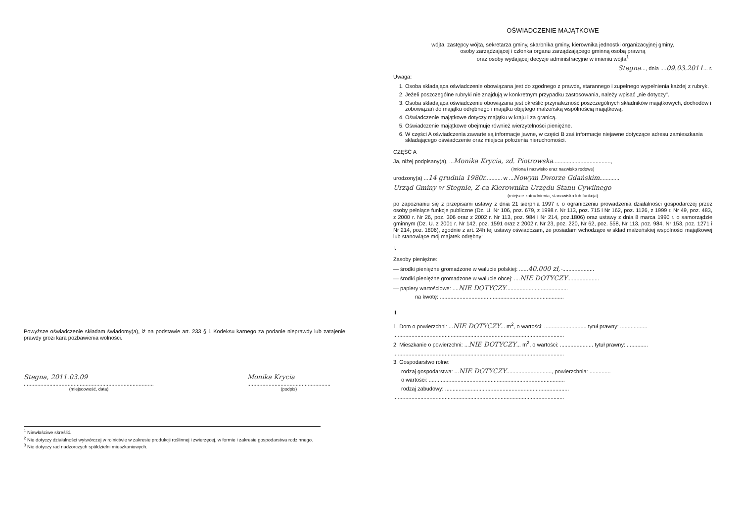Powyższe oświadczenie składam świadomy(a), iż na podstawie art. 233 § 1 Kodeksu karnego za podanie nieprawdy lub zatajenie prawdy grozi kara pozbawienia wolności.
Stegna, 2011.03.09
......................................................................................
(miejscowość, data)
Monika Krycia
.......................................................
(podpis)
<sup>1</sup> Niewłaściwe skreślić.
<sup>2</sup> Nie dotyczy działalności wytwórczej w rolnictwie w zakresie produkcji roślinnej i zwierzęcej, w formie i zakresie gospodarstwa rodzinnego.
<sup>3</sup> Nie dotyczy rad nadzorczych spółdzielni mieszkaniowych.
OŚWIADCZENIE MAJĄTKOWE
wójta, zastępcy wójta, sekretarza gminy, skarbnika gminy, kierownika jednostki organizacyjnej gminy,
osoby zarządzającej i członka organu zarządzającego gminną osobą prawną
oraz osoby wydającej decyzje administracyjne w imieniu wójta<sup>1</sup>
Stegna..., dnia ....09.03.2011... r.
Uwaga:
1. Osoba składająca oświadczenie obowiązana jest do zgodnego z prawdą, starannego i zupełnego wypełnienia każdej z rubryk.
2. Jeżeli poszczególne rubryki nie znajdują w konkretnym przypadku zastosowania, należy wpisać „nie dotyczy".
3. Osoba składająca oświadczenie obowiązana jest określić przynależność poszczególnych składników majątkowych, dochodów i zobowiązań do majątku odrębnego i majątku objętego małżeńską wspólnością majątkową.
4. Oświadczenie majątkowe dotyczy majątku w kraju i za granicą.
5. Oświadczenie majątkowe obejmuje również wierzytelności pieniężne.
6. W części A oświadczenia zawarte są informacje jawne, w części B zaś informacje niejawne dotyczące adresu zamieszkania składającego oświadczenie oraz miejsca położenia nieruchomości.
CZĘŚĆ A
Ja, niżej podpisany(a), ...Monika Krycia, zd. Piotrowska......................................,
(imiona i nazwisko oraz nazwisko rodowe)
urodzony(a) ...14 grudnia 1980r........... w ...Nowym Dworze Gdańskim.............
Urząd Gminy w Stegnie, Z-ca Kierownika Urzędu Stanu Cywilnego
(miejsce zatrudnienia, stanowisko lub funkcja)
po zapoznaniu się z przepisami ustawy z dnia 21 sierpnia 1997 r. o ograniczeniu prowadzenia działalności gospodarczej przez osoby pełniące funkcje publiczne (Dz. U. Nr 106, poz. 679, z 1998 r. Nr 113, poz. 715 i Nr 162, poz. 1126, z 1999 r. Nr 49, poz. 483, z 2000 r. Nr 26, poz. 306 oraz z 2002 r. Nr 113, poz. 984 i Nr 214, poz.1806) oraz ustawy z dnia 8 marca 1990 r. o samorządzie gminnym (Dz. U. z 2001 r. Nr 142, poz. 1591 oraz z 2002 r. Nr 23, poz. 220, Nr 62, poz. 558, Nr 113, poz. 984, Nr 153, poz. 1271 i Nr 214, poz. 1806), zgodnie z art. 24h tej ustawy oświadczam, że posiadam wchodzące w skład małżeńskiej wspólności majątkowej lub stanowiące mój majatek odrębny:
I.
Zasoby pieniężne:
— środki pieniężne gromadzone w walucie polskiej: ......40.000 zł,-.....................
— środki pieniężne gromadzone w walucie obcej: ....NIE DOTYCZY.....................
— papiery wartościowe: ....NIE DOTYCZY.........................................
na kwotę: ..................................................................................
II.
1. Dom o powierzchni: ...NIE DOTYCZY... m<sup>2</sup>, o wartości: ............................ tytuł prawny: ..................
.................................................................................................................
2. Mieszkanie o powierzchni: ...NIE DOTYCZY... m<sup>2</sup>, o wartości: ...................... tytuł prawny: ..............
.................................................................................................................
3. Gospodarstwo rolne:
rodzaj gospodarstwa: ...NIE DOTYCZY.............................., powierzchnia: ..............
o wartości: ..........................................................................................
rodzaj zabudowy: ..................................................................................
.................................................................................................................